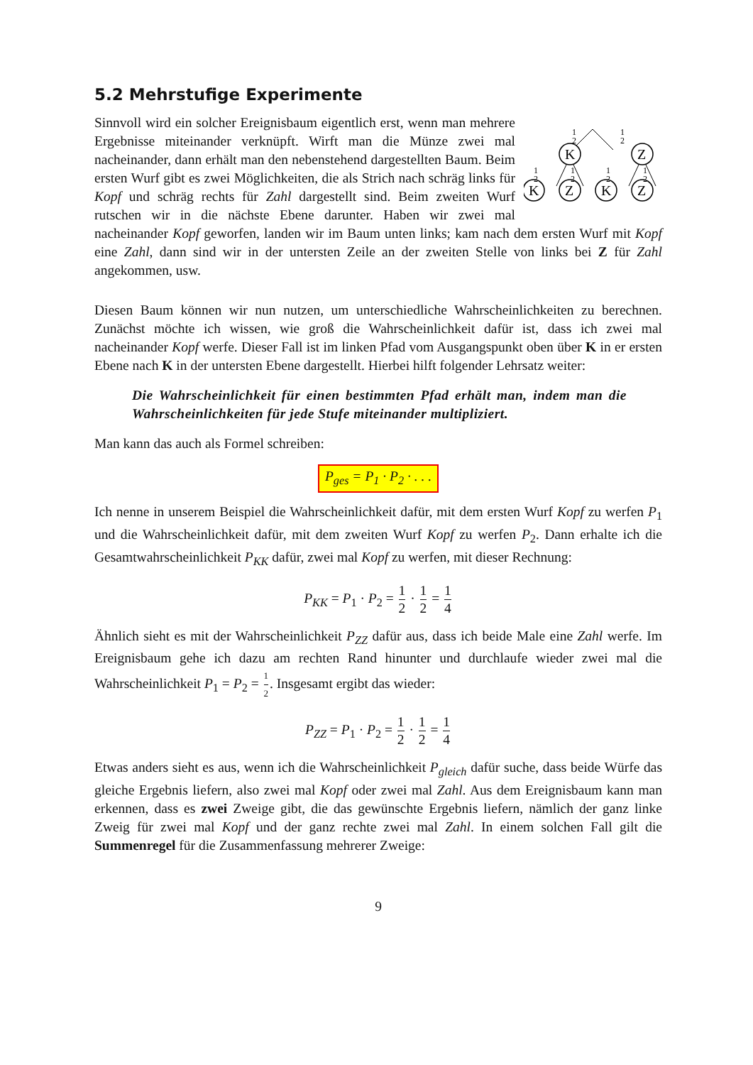5.2 Mehrstufige Experimente
K
Z
K
Z
K
Z
1
2
1
2
1
2
1
2
1
2
1
2
Sinnvoll wird ein solcher Ereignisbaum eigentlich erst, wenn man mehrere Ergebnisse miteinander verknüpft. Wirft man die Münze zwei mal nacheinander, dann erhält man den nebenstehend dargestellten Baum. Beim ersten Wurf gibt es zwei Möglichkeiten, die als Strich nach schräg links für Kopf und schräg rechts für Zahl dargestellt sind. Beim zweiten Wurf rutschen wir in die nächste Ebene darunter. Haben wir zwei mal nacheinander Kopf geworfen, landen wir im Baum unten links; kam nach dem ersten Wurf mit Kopf eine Zahl, dann sind wir in der untersten Zeile an der zweiten Stelle von links bei Z für Zahl angekommen, usw.
Diesen Baum können wir nun nutzen, um unterschiedliche Wahrscheinlichkeiten zu berechnen. Zunächst möchte ich wissen, wie groß die Wahrscheinlichkeit dafür ist, dass ich zwei mal nacheinander Kopf werfe. Dieser Fall ist im linken Pfad vom Ausgangspunkt oben über K in er ersten Ebene nach K in der untersten Ebene dargestellt. Hierbei hilft folgender Lehrsatz weiter:
Die Wahrscheinlichkeit für einen bestimmten Pfad erhält man, indem man die Wahrscheinlichkeiten für jede Stufe miteinander multipliziert.
Man kann das auch als Formel schreiben:
P<sub>ges</sub> = P<sub>1</sub> · P<sub>2</sub> · . . .
Ich nenne in unserem Beispiel die Wahrscheinlichkeit dafür, mit dem ersten Wurf Kopf zu werfen P<sub>1</sub> und die Wahrscheinlichkeit dafür, mit dem zweiten Wurf Kopf zu werfen P<sub>2</sub>. Dann erhalte ich die Gesamtwahrscheinlichkeit P<sub>KK</sub> dafür, zwei mal Kopf zu werfen, mit dieser Rechnung:
P<sub>KK</sub> = P<sub>1</sub> · P<sub>2</sub> = 1 2 · 1 2 = 1 4
Ähnlich sieht es mit der Wahrscheinlichkeit P<sub>ZZ</sub> dafür aus, dass ich beide Male eine Zahl werfe. Im Ereignisbaum gehe ich dazu am rechten Rand hinunter und durchlaufe wieder zwei mal die Wahrscheinlichkeit P<sub>1</sub> = P<sub>2</sub> = 1 2. Insgesamt ergibt das wieder:
P<sub>ZZ</sub> = P<sub>1</sub> · P<sub>2</sub> = 1 2 · 1 2 = 1 4
Etwas anders sieht es aus, wenn ich die Wahrscheinlichkeit P<sub>gleich</sub> dafür suche, dass beide Würfe das gleiche Ergebnis liefern, also zwei mal Kopf oder zwei mal Zahl. Aus dem Ereignisbaum kann man erkennen, dass es zwei Zweige gibt, die das gewünschte Ergebnis liefern, nämlich der ganz linke Zweig für zwei mal Kopf und der ganz rechte zwei mal Zahl. In einem solchen Fall gilt die Summenregel für die Zusammenfassung mehrerer Zweige:
9